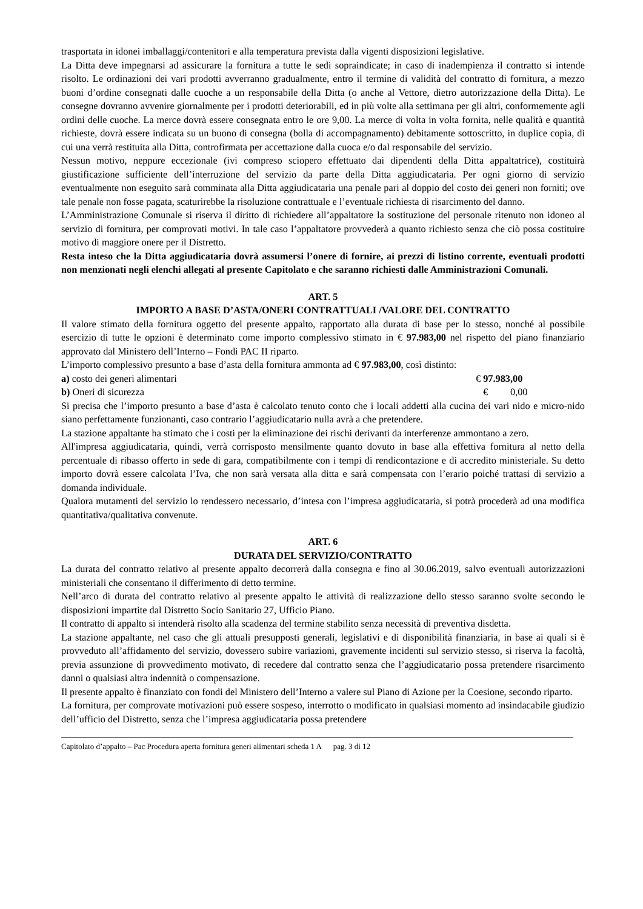trasportata in idonei imballaggi/contenitori e alla temperatura prevista dalla vigenti disposizioni legislative.
La Ditta deve impegnarsi ad assicurare la fornitura a tutte le sedi sopraindicate; in caso di inadempienza il contratto si intende risolto. Le ordinazioni dei vari prodotti avverranno gradualmente, entro il termine di validità del contratto di fornitura, a mezzo buoni d’ordine consegnati dalle cuoche a un responsabile della Ditta (o anche al Vettore, dietro autorizzazione della Ditta). Le consegne dovranno avvenire giornalmente per i prodotti deteriorabili, ed in più volte alla settimana per gli altri, conformemente agli ordini delle cuoche. La merce dovrà essere consegnata entro le ore 9,00. La merce di volta in volta fornita, nelle qualità e quantità richieste, dovrà essere indicata su un buono di consegna (bolla di accompagnamento) debitamente sottoscritto, in duplice copia, di cui una verrà restituita alla Ditta, controfirmata per accettazione dalla cuoca e/o dal responsabile del servizio.
Nessun motivo, neppure eccezionale (ivi compreso sciopero effettuato dai dipendenti della Ditta appaltatrice), costituirà giustificazione sufficiente dell’interruzione del servizio da parte della Ditta aggiudicataria. Per ogni giorno di servizio eventualmente non eseguito sarà comminata alla Ditta aggiudicataria una penale pari al doppio del costo dei generi non forniti; ove tale penale non fosse pagata, scaturirebbe la risoluzione contrattuale e l’eventuale richiesta di risarcimento del danno.
L’Amministrazione Comunale si riserva il diritto di richiedere all’appaltatore la sostituzione del personale ritenuto non idoneo al servizio di fornitura, per comprovati motivi. In tale caso l’appaltatore provvederà a quanto richiesto senza che ciò possa costituire motivo di maggiore onere per il Distretto.
Resta inteso che la Ditta aggiudicataria dovrà assumersi l’onere di fornire, ai prezzi di listino corrente, eventuali prodotti non menzionati negli elenchi allegati al presente Capitolato e che saranno richiesti dalle Amministrazioni Comunali.
ART. 5
IMPORTO A BASE D’ASTA/ONERI CONTRATTUALI /VALORE DEL CONTRATTO
Il valore stimato della fornitura oggetto del presente appalto, rapportato alla durata di base per lo stesso, nonché al possibile esercizio di tutte le opzioni è determinato come importo complessivo stimato in € 97.983,00 nel rispetto del piano finanziario approvato dal Ministero dell’Interno – Fondi PAC II riparto.
L’importo complessivo presunto a base d’asta della fornitura ammonta ad € 97.983,00, così distinto:
a) costo dei generi alimentari € 97.983,00
b) Oneri di sicurezza € 0,00
Si precisa che l’importo presunto a base d’asta è calcolato tenuto conto che i locali addetti alla cucina dei vari nido e micro-nido siano perfettamente funzionanti, caso contrario l’aggiudicatario nulla avrà a che pretendere.
La stazione appaltante ha stimato che i costi per la eliminazione dei rischi derivanti da interferenze ammontano a zero.
All'impresa aggiudicataria, quindi, verrà corrisposto mensilmente quanto dovuto in base alla effettiva fornitura al netto della percentuale di ribasso offerto in sede di gara, compatibilmente con i tempi di rendicontazione e di accredito ministeriale. Su detto importo dovrà essere calcolata l’Iva, che non sarà versata alla ditta e sarà compensata con l’erario poiché trattasi di servizio a domanda individuale.
Qualora mutamenti del servizio lo rendessero necessario, d’intesa con l’impresa aggiudicataria, si potrà procederà ad una modifica quantitativa/qualitativa convenute.
ART. 6
DURATA DEL SERVIZIO/CONTRATTO
La durata del contratto relativo al presente appalto decorrerà dalla consegna e fino al 30.06.2019, salvo eventuali autorizzazioni ministeriali che consentano il differimento di detto termine.
Nell’arco di durata del contratto relativo al presente appalto le attività di realizzazione dello stesso saranno svolte secondo le disposizioni impartite dal Distretto Socio Sanitario 27, Ufficio Piano.
Il contratto di appalto si intenderà risolto alla scadenza del termine stabilito senza necessità di preventiva disdetta.
La stazione appaltante, nel caso che gli attuali presupposti generali, legislativi e di disponibilità finanziaria, in base ai quali si è provveduto all’affidamento del servizio, dovessero subire variazioni, gravemente incidenti sul servizio stesso, si riserva la facoltà, previa assunzione di provvedimento motivato, di recedere dal contratto senza che l’aggiudicatario possa pretendere risarcimento danni o qualsiasi altra indennità o compensazione.
Il presente appalto è finanziato con fondi del Ministero dell’Interno a valere sul Piano di Azione per la Coesione, secondo riparto.
La fornitura, per comprovate motivazioni può essere sospeso, interrotto o modificato in qualsiasi momento ad insindacabile giudizio dell’ufficio del Distretto, senza che l’impresa aggiudicataria possa pretendere
Capitolato d’appalto – Pac Procedura aperta fornitura generi alimentari scheda 1 A pag. 3 di 12